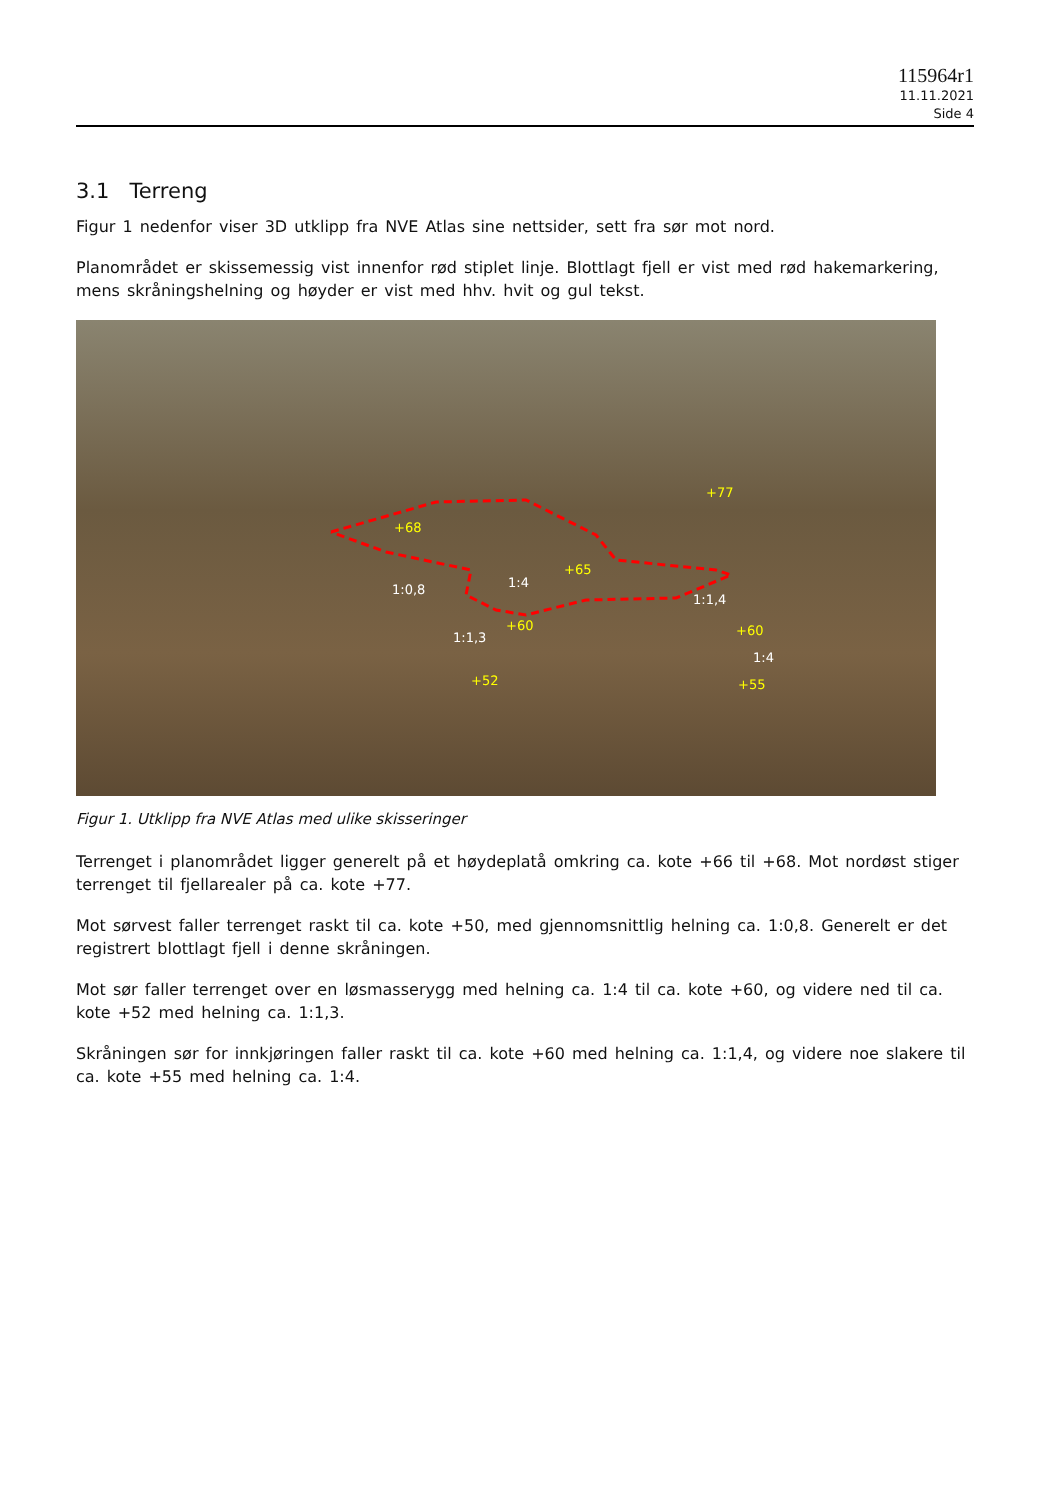115964r1
11.11.2021
Side 4
3.1 Terreng
Figur 1 nedenfor viser 3D utklipp fra NVE Atlas sine nettsider, sett fra sør mot nord.
Planområdet er skissemessig vist innenfor rød stiplet linje. Blottlagt fjell er vist med rød hakemarkering, mens skråningshelning og høyder er vist med hhv. hvit og gul tekst.
+77
+68
+65
1:0,8 1:4
1:1,4
+60
1:1,3 +60
1:4
+52 +55
Figur 1. Utklipp fra NVE Atlas med ulike skisseringer
Terrenget i planområdet ligger generelt på et høydeplatå omkring ca. kote +66 til +68. Mot nordøst stiger terrenget til fjellarealer på ca. kote +77.
Mot sørvest faller terrenget raskt til ca. kote +50, med gjennomsnittlig helning ca. 1:0,8. Generelt er det registrert blottlagt fjell i denne skråningen.
Mot sør faller terrenget over en løsmasserygg med helning ca. 1:4 til ca. kote +60, og videre ned til ca. kote +52 med helning ca. 1:1,3.
Skråningen sør for innkjøringen faller raskt til ca. kote +60 med helning ca. 1:1,4, og videre noe slakere til ca. kote +55 med helning ca. 1:4.